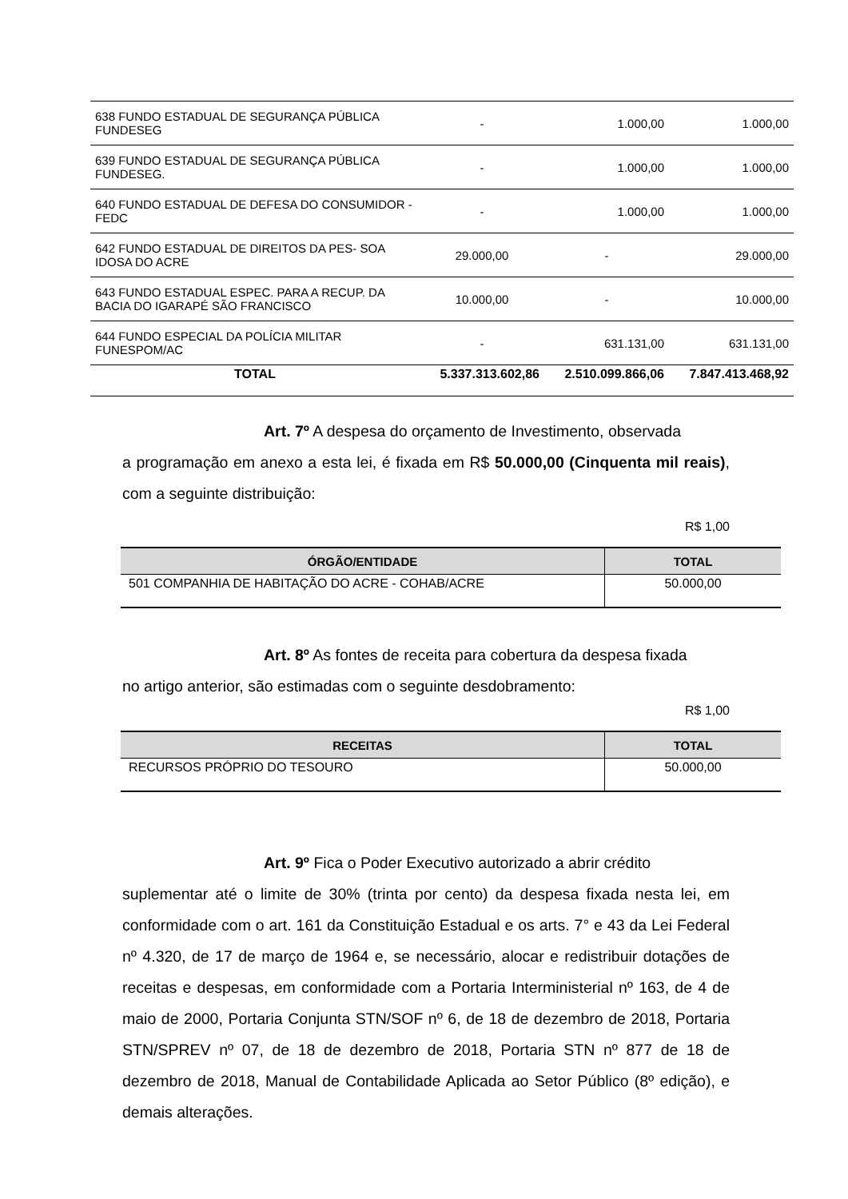| 638 FUNDO ESTADUAL DE SEGURANÇA PÚBLICA FUNDESEG | - | 1.000,00 | 1.000,00 |
| 639 FUNDO ESTADUAL DE SEGURANÇA PÚBLICA FUNDESEG. | - | 1.000,00 | 1.000,00 |
| 640 FUNDO ESTADUAL DE DEFESA DO CONSUMIDOR - FEDC | - | 1.000,00 | 1.000,00 |
| 642 FUNDO ESTADUAL DE DIREITOS DA PES- SOA IDOSA DO ACRE | 29.000,00 | - | 29.000,00 |
| 643 FUNDO ESTADUAL ESPEC. PARA A RECUP. DA BACIA DO IGARAPÉ SÃO FRANCISCO | 10.000,00 | - | 10.000,00 |
| 644 FUNDO ESPECIAL DA POLÍCIA MILITAR FUNESPOM/AC | - | 631.131,00 | 631.131,00 |
| TOTAL | 5.337.313.602,86 | 2.510.099.866,06 | 7.847.413.468,92 |
Art. 7º A despesa do orçamento de Investimento, observada
a programação em anexo a esta lei, é fixada em R$ 50.000,00 (Cinquenta mil reais), com a seguinte distribuição:
R$ 1,00
| ÓRGÃO/ENTIDADE | TOTAL |
| --- | --- |
| 501 COMPANHIA DE HABITAÇÃO DO ACRE - COHAB/ACRE | 50.000,00 |
Art. 8º As fontes de receita para cobertura da despesa fixada
no artigo anterior, são estimadas com o seguinte desdobramento:
R$ 1,00
| RECEITAS | TOTAL |
| --- | --- |
| RECURSOS PRÓPRIO DO TESOURO | 50.000,00 |
Art. 9º Fica o Poder Executivo autorizado a abrir crédito
suplementar até o limite de 30% (trinta por cento) da despesa fixada nesta lei, em conformidade com o art. 161 da Constituição Estadual e os arts. 7° e 43 da Lei Federal nº 4.320, de 17 de março de 1964 e, se necessário, alocar e redistribuir dotações de receitas e despesas, em conformidade com a Portaria Interministerial nº 163, de 4 de maio de 2000, Portaria Conjunta STN/SOF nº 6, de 18 de dezembro de 2018, Portaria STN/SPREV nº 07, de 18 de dezembro de 2018, Portaria STN nº 877 de 18 de dezembro de 2018, Manual de Contabilidade Aplicada ao Setor Público (8º edição), e demais alterações.